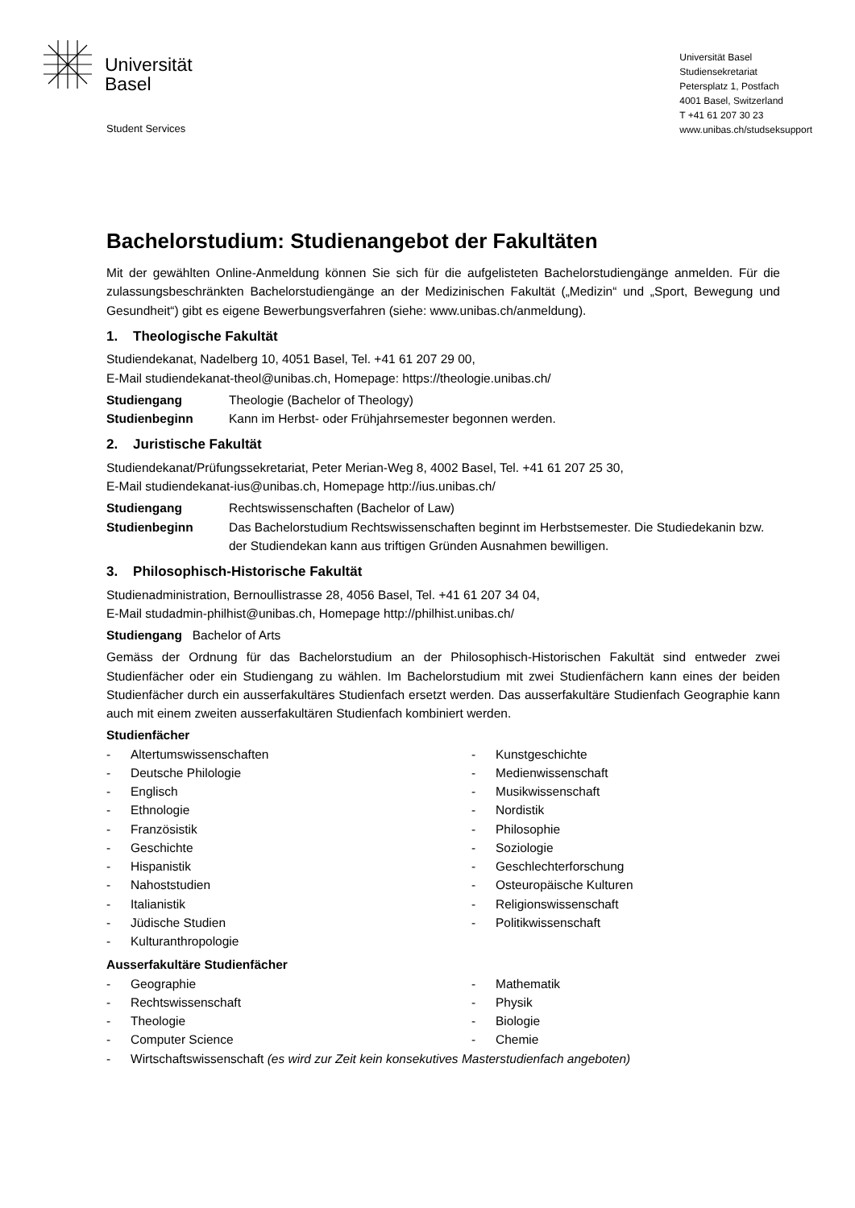Universität
Basel
Student Services
Universität Basel
Studiensekretariat
Petersplatz 1, Postfach
4001 Basel, Switzerland
T +41 61 207 30 23
www.unibas.ch/studseksupport
Bachelorstudium: Studienangebot der Fakultäten
Mit der gewählten Online-Anmeldung können Sie sich für die aufgelisteten Bachelorstudiengänge anmelden. Für die zulassungsbeschränkten Bachelorstudiengänge an der Medizinischen Fakultät („Medizin“ und „Sport, Bewegung und Gesundheit“) gibt es eigene Bewerbungsverfahren (siehe: www.unibas.ch/anmeldung).
1. Theologische Fakultät
Studiendekanat, Nadelberg 10, 4051 Basel, Tel. +41 61 207 29 00,
E-Mail studiendekanat-theol@unibas.ch, Homepage: https://theologie.unibas.ch/
Studiengang Theologie (Bachelor of Theology)
Studienbeginn Kann im Herbst- oder Frühjahrsemester begonnen werden.
2. Juristische Fakultät
Studiendekanat/Prüfungssekretariat, Peter Merian-Weg 8, 4002 Basel, Tel. +41 61 207 25 30,
E-Mail studiendekanat-ius@unibas.ch, Homepage http://ius.unibas.ch/
Studiengang Rechtswissenschaften (Bachelor of Law)
Studienbeginn Das Bachelorstudium Rechtswissenschaften beginnt im Herbstsemester. Die Studiedekanin bzw. der Studiendekan kann aus triftigen Gründen Ausnahmen bewilligen.
3. Philosophisch-Historische Fakultät
Studienadministration, Bernoullistrasse 28, 4056 Basel, Tel. +41 61 207 34 04,
E-Mail studadmin-philhist@unibas.ch, Homepage http://philhist.unibas.ch/
Studiengang Bachelor of Arts
Gemäss der Ordnung für das Bachelorstudium an der Philosophisch-Historischen Fakultät sind entweder zwei Studienfächer oder ein Studiengang zu wählen. Im Bachelorstudium mit zwei Studienfächern kann eines der beiden Studienfächer durch ein ausserfakultäres Studienfach ersetzt werden. Das ausserfakultäre Studienfach Geographie kann auch mit einem zweiten ausserfakultären Studienfach kombiniert werden.
Studienfächer
- Altertumswissenschaften
- Deutsche Philologie
- Englisch
- Ethnologie
- Französistik
- Geschichte
- Hispanistik
- Nahoststudien
- Italianistik
- Jüdische Studien
- Kulturanthropologie
- Kunstgeschichte
- Medienwissenschaft
- Musikwissenschaft
- Nordistik
- Philosophie
- Soziologie
- Geschlechterforschung
- Osteuropäische Kulturen
- Religionswissenschaft
- Politikwissenschaft
Ausserfakultäre Studienfächer
- Geographie
- Rechtswissenschaft
- Theologie
- Computer Science
- Mathematik
- Physik
- Biologie
- Chemie
- Wirtschaftswissenschaft (es wird zur Zeit kein konsekutives Masterstudienfach angeboten)